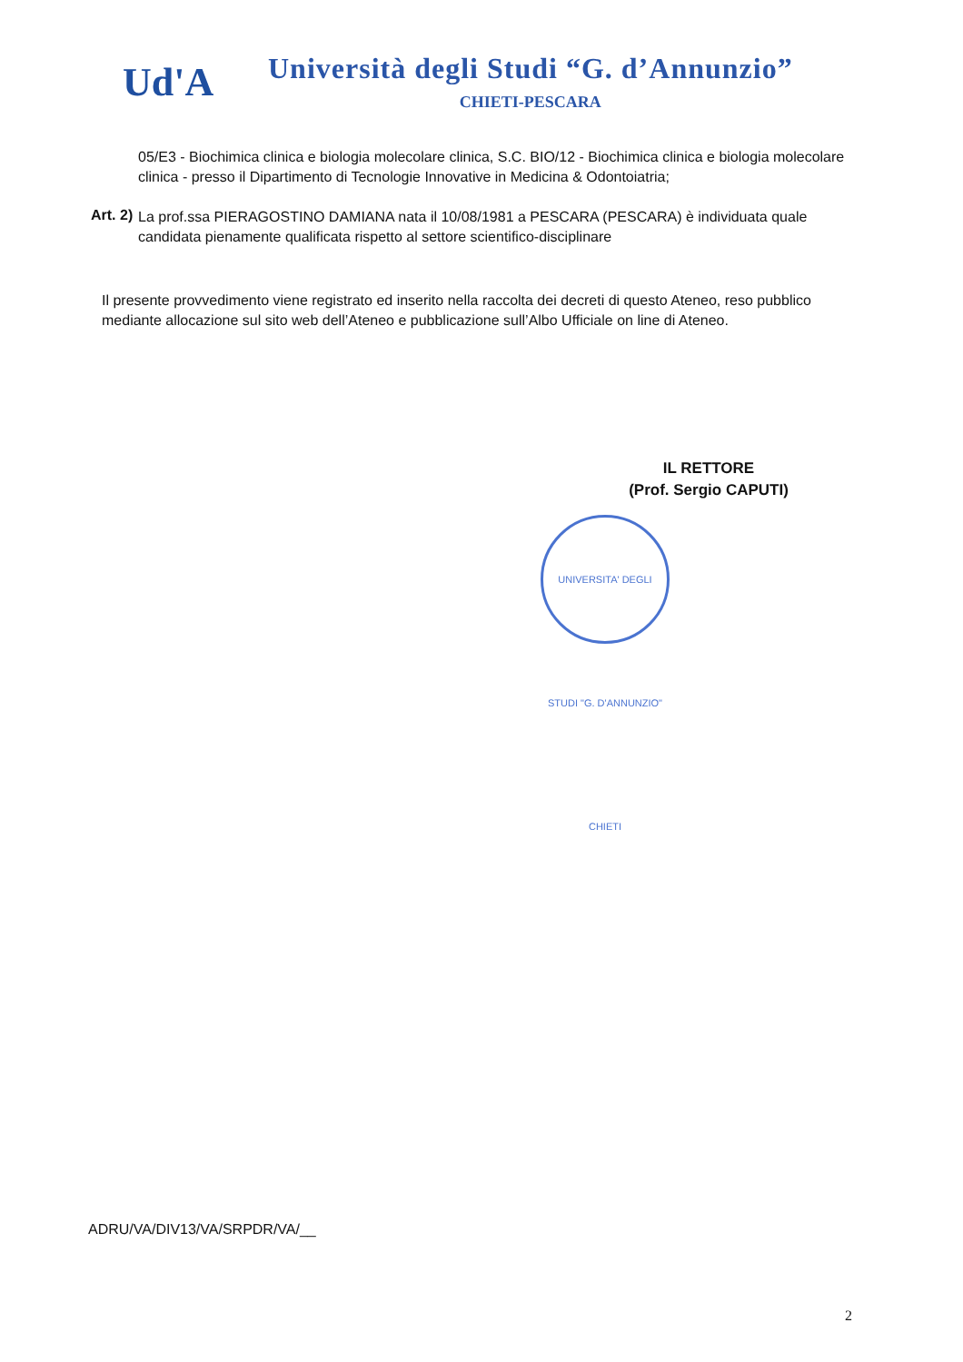Ud'A
Università degli Studi “G. d’Annunzio”
CHIETI-PESCARA
05/E3 - Biochimica clinica e biologia molecolare clinica, S.C. BIO/12 - Biochimica clinica e biologia molecolare clinica - presso il Dipartimento di Tecnologie Innovative in Medicina & Odontoiatria;
Art. 2)
La prof.ssa PIERAGOSTINO DAMIANA nata il 10/08/1981 a PESCARA (PESCARA) è individuata quale candidata pienamente qualificata rispetto al settore scientifico-disciplinare
Il presente provvedimento viene registrato ed inserito nella raccolta dei decreti di questo Ateneo, reso pubblico mediante allocazione sul sito web dell’Ateneo e pubblicazione sull’Albo Ufficiale on line di Ateneo.
IL RETTORE
(Prof. Sergio CAPUTI)
UNIVERSITA' DEGLI STUDI "G. D'ANNUNZIO" CHIETI
ADRU/VA/DIV13/VA/SRPDR/VA/__
2